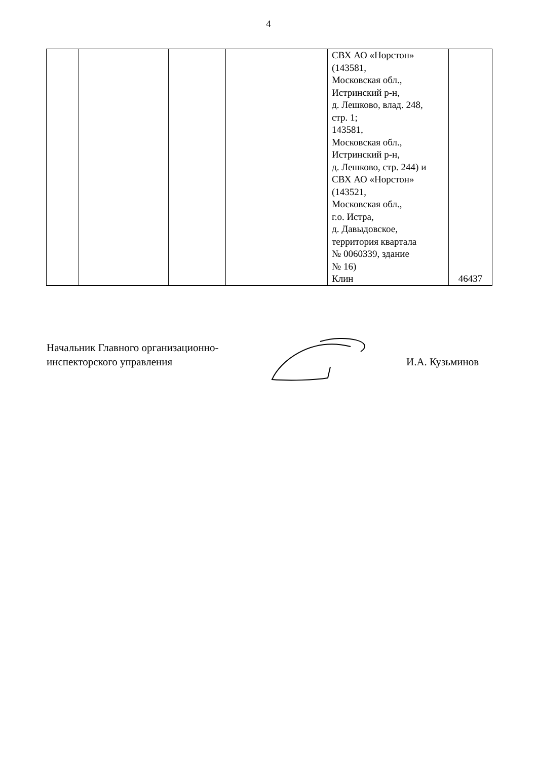4
| | | | | СВХ АО «Норстон» (143581, Московская обл., Истринский р-н, д. Лешково, влад. 248, стр. 1; 143581, Московская обл., Истринский р-н, д. Лешково, стр. 244) и СВХ АО «Норстон» (143521, Московская обл., г.о. Истра, д. Давыдовское, территория квартала № 0060339, здание № 16) | |
| | | | | Клин | 46437 |
Начальник Главного организационно-
инспекторского управления
И.А. Кузьминов